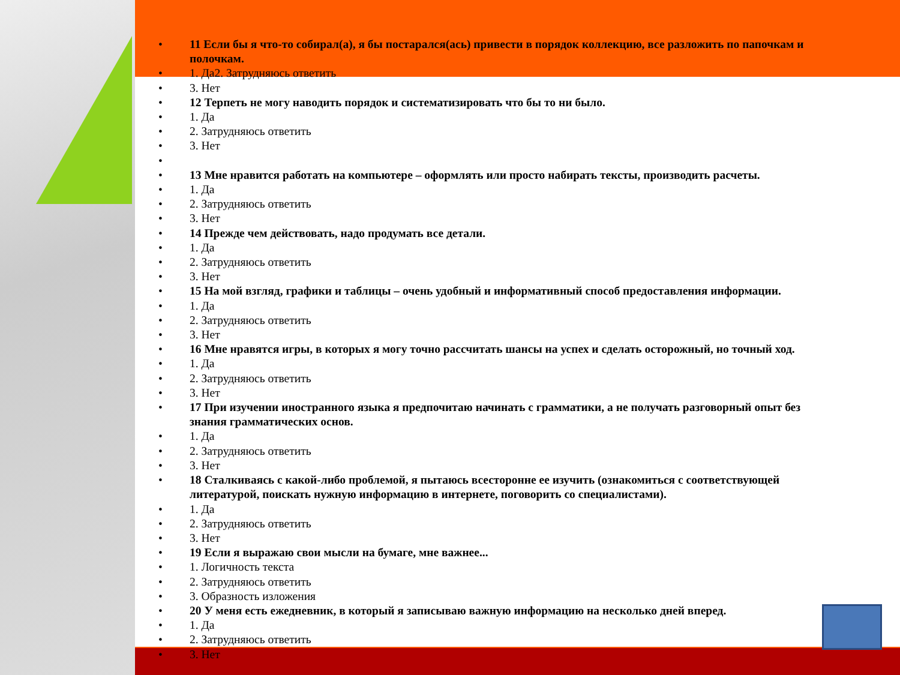11 Если бы я что-то собирал(а), я бы постарался(ась) привести в порядок коллекцию, все разложить по папочкам и полочкам.
1. Да2. Затрудняюсь ответить
3. Нет
12 Терпеть не могу наводить порядок и систематизировать что бы то ни было.
1. Да
2. Затрудняюсь ответить
3. Нет
13 Мне нравится работать на компьютере – оформлять или просто набирать тексты, производить расчеты.
1. Да
2. Затрудняюсь ответить
3. Нет
14 Прежде чем действовать, надо продумать все детали.
1. Да
2. Затрудняюсь ответить
3. Нет
15 На мой взгляд, графики и таблицы – очень удобный и информативный способ предоставления информации.
1. Да
2. Затрудняюсь ответить
3. Нет
16 Мне нравятся игры, в которых я могу точно рассчитать шансы на успех и сделать осторожный, но точный ход.
1. Да
2. Затрудняюсь ответить
3. Нет
17 При изучении иностранного языка я предпочитаю начинать с грамматики, а не получать разговорный опыт без знания грамматических основ.
1. Да
2. Затрудняюсь ответить
3. Нет
18 Сталкиваясь с какой-либо проблемой, я пытаюсь всесторонне ее изучить (ознакомиться с соответствующей литературой, поискать нужную информацию в интернете, поговорить со специалистами).
1. Да
2. Затрудняюсь ответить
3. Нет
19 Если я выражаю свои мысли на бумаге, мне важнее...
1. Логичность текста
2. Затрудняюсь ответить
3. Образность изложения
20 У меня есть ежедневник, в который я записываю важную информацию на несколько дней вперед.
1. Да
2. Затрудняюсь ответить
3. Нет